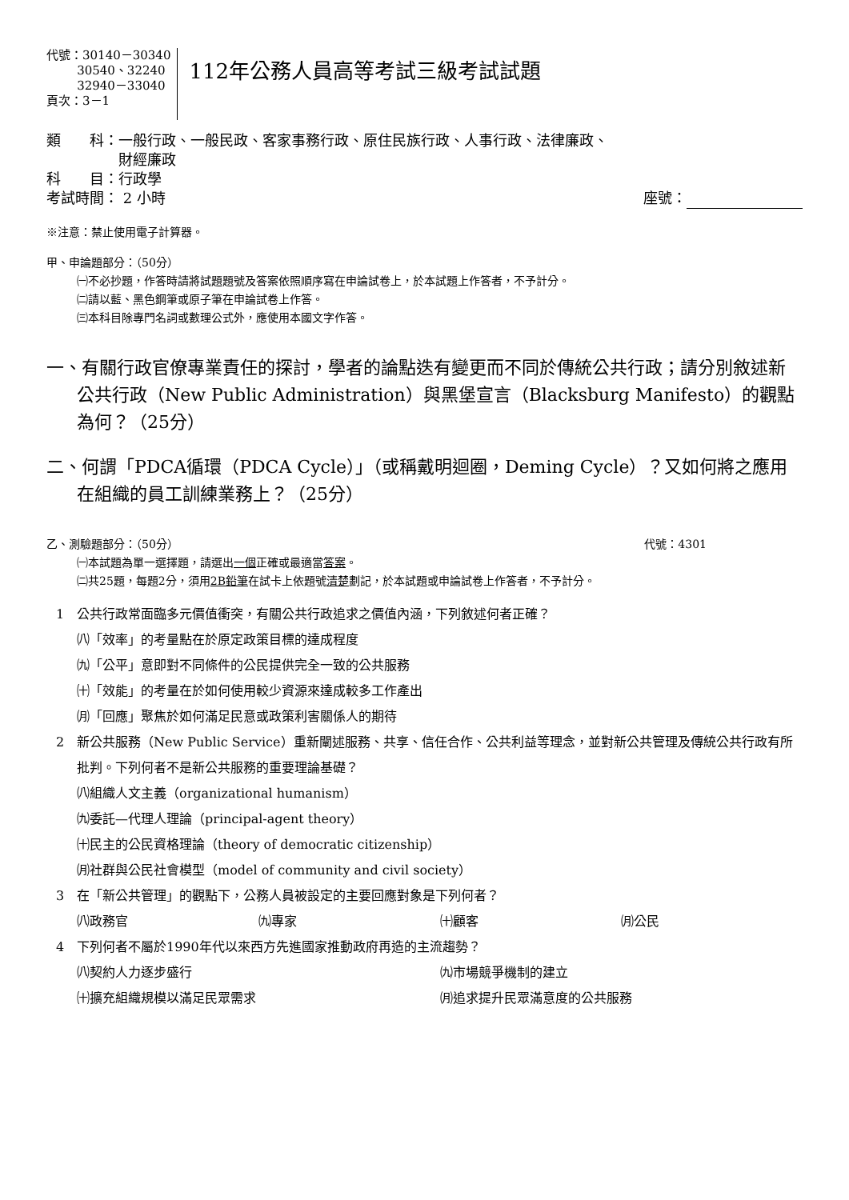代號：30140－30340
30540、32240
32940－33040
頁次：3－1
112年公務人員高等考試三級考試試題
類　　科：一般行政、一般民政、客家事務行政、原住民族行政、人事行政、法律廉政、
　　　　　財經廉政
科　　目：行政學
考試時間： 2 小時 座號：
※注意：禁止使用電子計算器。
甲、申論題部分：（50分）
㈠不必抄題，作答時請將試題題號及答案依照順序寫在申論試卷上，於本試題上作答者，不予計分。
㈡請以藍、黑色鋼筆或原子筆在申論試卷上作答。
㈢本科目除專門名詞或數理公式外，應使用本國文字作答。
一、有關行政官僚專業責任的探討，學者的論點迭有變更而不同於傳統公共行政；請分別敘述新公共行政（New Public Administration）與黑堡宣言（Blacksburg Manifesto）的觀點為何？（25分）
二、何謂「PDCA循環（PDCA Cycle）」（或稱戴明迴圈，Deming Cycle）？又如何將之應用在組織的員工訓練業務上？（25分）
乙、測驗題部分：（50分） 代號：4301
㈠本試題為單一選擇題，請選出一個正確或最適當答案。
㈡共25題，每題2分，須用2B鉛筆在試卡上依題號清楚劃記，於本試題或申論試卷上作答者，不予計分。
1 公共行政常面臨多元價值衝突，有關公共行政追求之價值內涵，下列敘述何者正確？
㈧「效率」的考量點在於原定政策目標的達成程度
㈨「公平」意即對不同條件的公民提供完全一致的公共服務
㈩「效能」的考量在於如何使用較少資源來達成較多工作產出
㈪「回應」聚焦於如何滿足民意或政策利害關係人的期待
2 新公共服務（New Public Service）重新闡述服務、共享、信任合作、公共利益等理念，並對新公共管理及傳統公共行政有所批判。下列何者不是新公共服務的重要理論基礎？
㈧組織人文主義（organizational humanism）
㈨委託—代理人理論（principal-agent theory）
㈩民主的公民資格理論（theory of democratic citizenship）
㈪社群與公民社會模型（model of community and civil society）
3 在「新公共管理」的觀點下，公務人員被設定的主要回應對象是下列何者？
㈧政務官
㈨專家
㈩顧客
㈪公民
4 下列何者不屬於1990年代以來西方先進國家推動政府再造的主流趨勢？
㈧契約人力逐步盛行
㈨市場競爭機制的建立
㈩擴充組織規模以滿足民眾需求
㈪追求提升民眾滿意度的公共服務